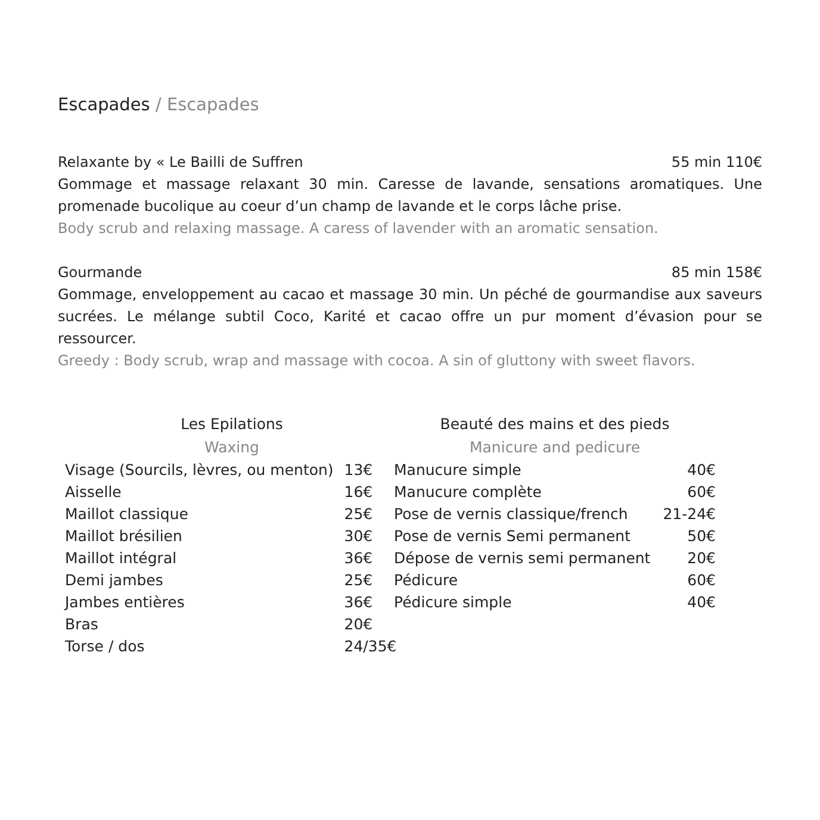Escapades / Escapades
Relaxante by « Le Bailli de Suffren 55 min 110€
Gommage et massage relaxant 30 min. Caresse de lavande, sensations aromatiques. Une promenade bucolique au coeur d’un champ de lavande et le corps lâche prise.
Body scrub and relaxing massage. A caress of lavender with an aromatic sensation.
Gourmande 85 min 158€
Gommage, enveloppement au cacao et massage 30 min. Un péché de gourmandise aux saveurs sucrées. Le mélange subtil Coco, Karité et cacao offre un pur moment d’évasion pour se ressourcer.
Greedy : Body scrub, wrap and massage with cocoa. A sin of gluttony with sweet flavors.
| Les Epilations | |
| --- | --- |
| Waxing | |
| Visage (Sourcils, lèvres, ou menton) | 13€ |
| Aisselle | 16€ |
| Maillot classique | 25€ |
| Maillot brésilien | 30€ |
| Maillot intégral | 36€ |
| Demi jambes | 25€ |
| Jambes entières | 36€ |
| Bras | 20€ |
| Torse / dos | 24/35€ |
| Beauté des mains et des pieds | |
| --- | --- |
| Manicure and pedicure | |
| Manucure simple | 40€ |
| Manucure complète | 60€ |
| Pose de vernis classique/french | 21-24€ |
| Pose de vernis Semi permanent | 50€ |
| Dépose de vernis semi permanent | 20€ |
| Pédicure | 60€ |
| Pédicure simple | 40€ |